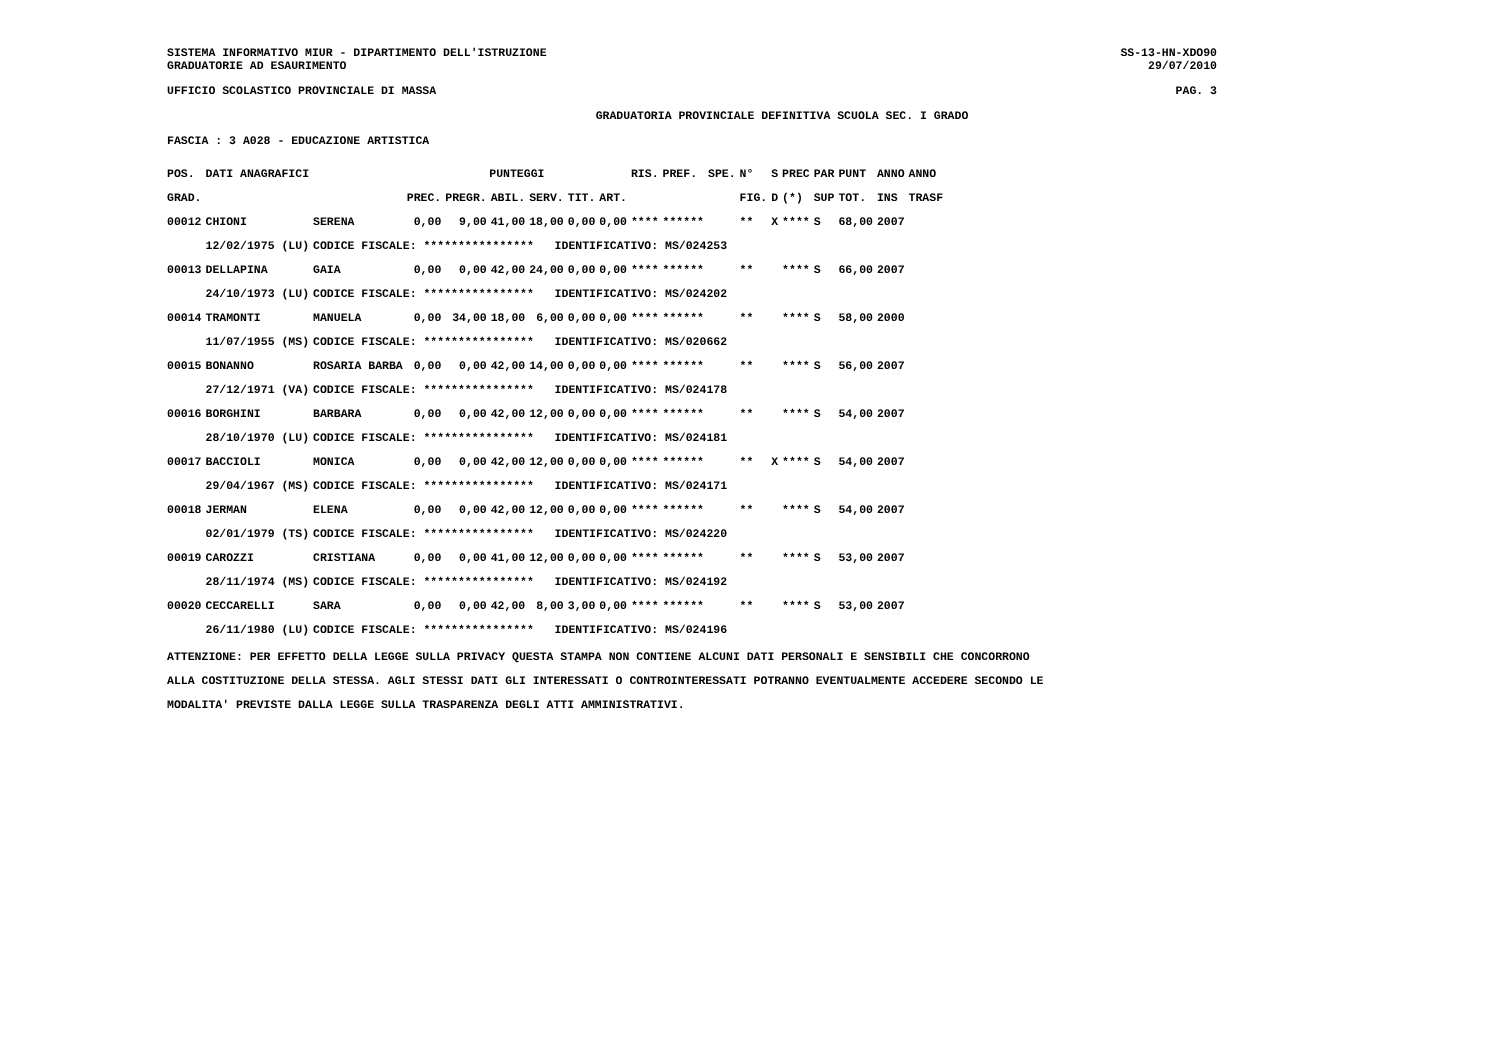SISTEMA INFORMATIVO MIUR - DIPARTIMENTO DELL'ISTRUZIONE SS-13-HN-XDO90
GRADUATORIE AD ESAURIMENTO 29/07/2010
UFFICIO SCOLASTICO PROVINCIALE DI MASSA PAG. 3
GRADUATORIA PROVINCIALE DEFINITIVA SCUOLA SEC. I GRADO
FASCIA : 3 A028 - EDUCAZIONE ARTISTICA
| POS. | DATI ANAGRAFICI | | PUNTEGGI | | | | | | RIS. | PREF. | SPE. | N° | S | PREC | PAR | PUNT | ANNO | ANNO |
| --- | --- | --- | --- | --- | --- | --- | --- | --- | --- | --- | --- | --- | --- | --- | --- | --- | --- | --- |
| GRAD. | | | PREC. | PREGR. | ABIL. | SERV. | TIT. | ART. | | | | FIG. | D | (*) | SUP | TOT. | INS | TRASF |
| 00012 | CHIONI | SERENA | 0,00 | 9,00 | 41,00 | 18,00 | 0,00 | 0,00 | **** | ****** | | ** | X | **** | S | 68,00 | 2007 | |
| | 12/02/1975 (LU) | CODICE FISCALE: **************** IDENTIFICATIVO: MS/024253 | | | | | | | | | | | | | | | | |
| 00013 | DELLAPINA | GAIA | 0,00 | 0,00 | 42,00 | 24,00 | 0,00 | 0,00 | **** | ****** | | ** | | **** | S | 66,00 | 2007 | |
| | 24/10/1973 (LU) | CODICE FISCALE: **************** IDENTIFICATIVO: MS/024202 | | | | | | | | | | | | | | | | |
| 00014 | TRAMONTI | MANUELA | 0,00 | 34,00 | 18,00 | 6,00 | 0,00 | 0,00 | **** | ****** | | ** | | **** | S | 58,00 | 2000 | |
| | 11/07/1955 (MS) | CODICE FISCALE: **************** IDENTIFICATIVO: MS/020662 | | | | | | | | | | | | | | | | |
| 00015 | BONANNO | ROSARIA BARBA | 0,00 | 0,00 | 42,00 | 14,00 | 0,00 | 0,00 | **** | ****** | | ** | | **** | S | 56,00 | 2007 | |
| | 27/12/1971 (VA) | CODICE FISCALE: **************** IDENTIFICATIVO: MS/024178 | | | | | | | | | | | | | | | | |
| 00016 | BORGHINI | BARBARA | 0,00 | 0,00 | 42,00 | 12,00 | 0,00 | 0,00 | **** | ****** | | ** | | **** | S | 54,00 | 2007 | |
| | 28/10/1970 (LU) | CODICE FISCALE: **************** IDENTIFICATIVO: MS/024181 | | | | | | | | | | | | | | | | |
| 00017 | BACCIOLI | MONICA | 0,00 | 0,00 | 42,00 | 12,00 | 0,00 | 0,00 | **** | ****** | | ** | X | **** | S | 54,00 | 2007 | |
| | 29/04/1967 (MS) | CODICE FISCALE: **************** IDENTIFICATIVO: MS/024171 | | | | | | | | | | | | | | | | |
| 00018 | JERMAN | ELENA | 0,00 | 0,00 | 42,00 | 12,00 | 0,00 | 0,00 | **** | ****** | | ** | | **** | S | 54,00 | 2007 | |
| | 02/01/1979 (TS) | CODICE FISCALE: **************** IDENTIFICATIVO: MS/024220 | | | | | | | | | | | | | | | | |
| 00019 | CAROZZI | CRISTIANA | 0,00 | 0,00 | 41,00 | 12,00 | 0,00 | 0,00 | **** | ****** | | ** | | **** | S | 53,00 | 2007 | |
| | 28/11/1974 (MS) | CODICE FISCALE: **************** IDENTIFICATIVO: MS/024192 | | | | | | | | | | | | | | | | |
| 00020 | CECCARELLI | SARA | 0,00 | 0,00 | 42,00 | 8,00 | 3,00 | 0,00 | **** | ****** | | ** | | **** | S | 53,00 | 2007 | |
| | 26/11/1980 (LU) | CODICE FISCALE: **************** IDENTIFICATIVO: MS/024196 | | | | | | | | | | | | | | | | |
ATTENZIONE: PER EFFETTO DELLA LEGGE SULLA PRIVACY QUESTA STAMPA NON CONTIENE ALCUNI DATI PERSONALI E SENSIBILI CHE CONCORRONO
ALLA COSTITUZIONE DELLA STESSA. AGLI STESSI DATI GLI INTERESSATI O CONTROINTERESSATI POTRANNO EVENTUALMENTE ACCEDERE SECONDO LE
MODALITA' PREVISTE DALLA LEGGE SULLA TRASPARENZA DEGLI ATTI AMMINISTRATIVI.